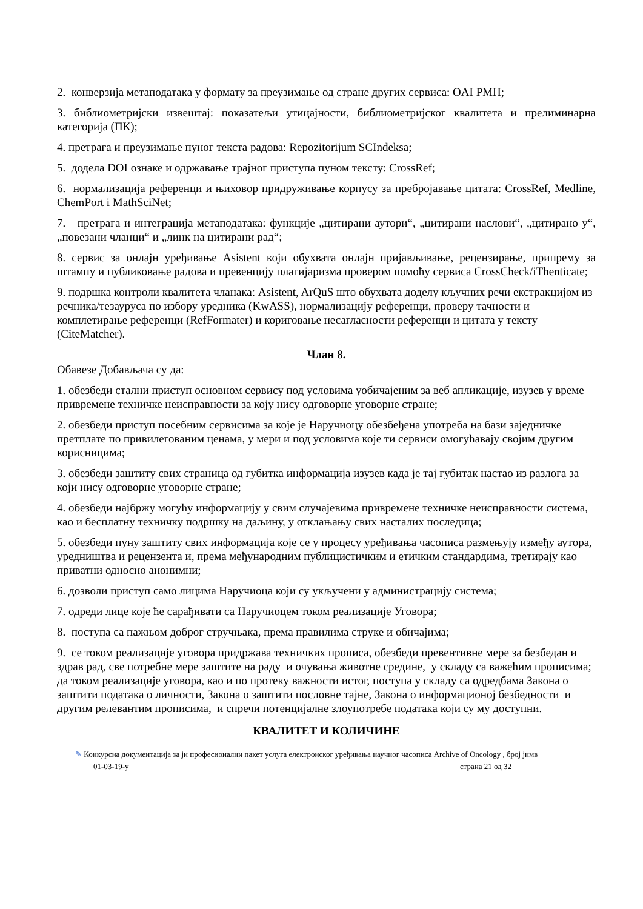2. конверзија метаподатака у формату за преузимање од стране других сервиса: OAI PMH;
3. библиометријски извештај: показатељи утицајности, библиометријског квалитета и прелиминарна категорија (ПК);
4. претрага и преузимање пуног текста радова: Repozitorijum SCIndeksa;
5. додела DOI ознаке и одржавање трајног приступа пуном тексту: CrossRef;
6. нормализација референци и њиховор придруживање корпусу за пребројавање цитата: CrossRef, Medline, ChemPort i MathSciNet;
7. претрага и интеграција метаподатака: функције „цитирани аутори“, „цитирани наслови“, „цитирано у“, „повезани чланци“ и „линк на цитирани рад“;
8. сервис за онлајн уређивање Asistent који обухвата онлајн пријављивање, рецензирање, припрему за штампу и публиковање радова и превенцију плагијаризма провером помоћу сервиса CrossCheck/iThenticate;
9. подршка контроли квалитета чланака: Asistent, ArQuS што обухвата доделу кључних речи екстракцијом из речника/тезауруса по избору уредника (KwASS), нормализацију референци, проверу тачности и комплетирање референци (RefFormater) и кориговање несагласности референци и цитата у тексту (CiteMatcher).
Члан 8.
Обавезе Добављача су да:
1. обезбеди стални приступ основном сервису под условима уобичајеним за веб апликације, изузев у време привремене техничке неисправности за коју нису одговорне уговорне стране;
2. обезбеди приступ посебним сервисима за које је Наручиоцу обезбеђена употреба на бази заједничке претплате по привилегованим ценама, у мери и под условима које ти сервиси омогућавају својим другим корисницима;
3. обезбеди заштиту свих страница од губитка информација изузев када је тај губитак настао из разлога за који нису одговорне уговорне стране;
4. обезбеди најбржу могућу информацију у свим случајевима привремене техничке неисправности система, као и бесплатну техничку подршку на даљину, у отклањању свих насталих последица;
5. обезбеди пуну заштиту свих информација које се у процесу уређивања часописа размењују између аутора, уредништва и рецензента и, према међународним публицистичким и етичким стандардима, третирају као приватни односно анонимни;
6. дозволи приступ само лицима Наручиоца који су укључени у администрацију система;
7. одреди лице које ће сарађивати са Наручиоцем током реализације Уговора;
8. поступа са пажњом доброг стручњака, према правилима струке и обичајима;
9. се током реализације уговора придржава техничких прописа, обезбеди превентивне мере за безбедан и здрав рад, све потребне мере заштите на раду и очувања животне средине, у складу са важећим прописима; да током реализације уговора, као и по протеку важности истог, поступа у складу са одредбама Закона о заштити података о личности, Закона о заштити пословне тајне, Закона о информационој безбедности и другим релевантим прописима, и спречи потенцијалне злоупотребе података који су му доступни.
КВАЛИТЕТ И КОЛИЧИНЕ
✎ Конкурсна документација за јн професионални пакет услуга електронског уређивања научног часописа Archive of Oncology , број јнмв
01-03-19-у страна 21 од 32